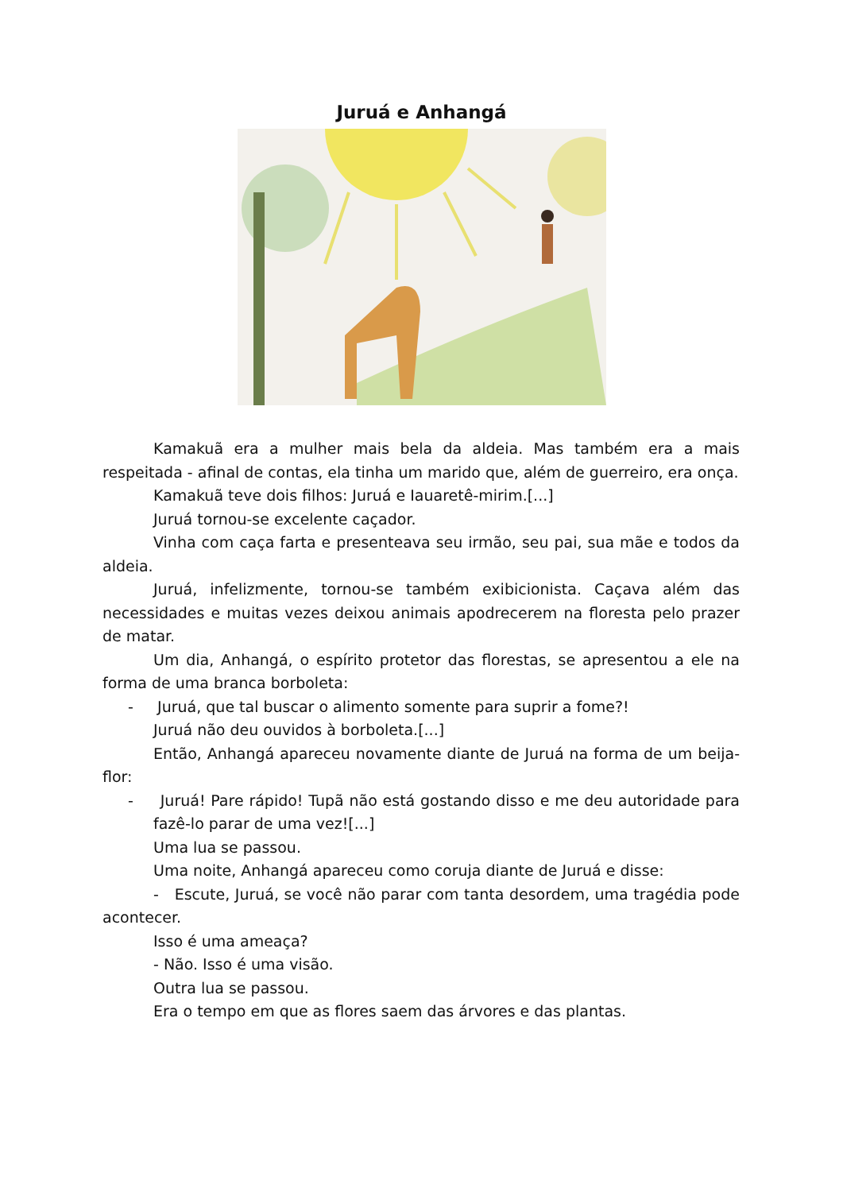Juruá e Anhangá
Kamakuã era a mulher mais bela da aldeia. Mas também era a mais respeitada - afinal de contas, ela tinha um marido que, além de guerreiro, era onça.
Kamakuã teve dois filhos: Juruá e Iauaretê-mirim.[...]
Juruá tornou-se excelente caçador.
Vinha com caça farta e presenteava seu irmão, seu pai, sua mãe e todos da aldeia.
Juruá, infelizmente, tornou-se também exibicionista. Caçava além das necessidades e muitas vezes deixou animais apodrecerem na floresta pelo prazer de matar.
Um dia, Anhangá, o espírito protetor das florestas, se apresentou a ele na forma de uma branca borboleta:
- Juruá, que tal buscar o alimento somente para suprir a fome?!
Juruá não deu ouvidos à borboleta.[...]
Então, Anhangá apareceu novamente diante de Juruá na forma de um beija-flor:
- Juruá! Pare rápido! Tupã não está gostando disso e me deu autoridade para fazê-lo parar de uma vez![...]
Uma lua se passou.
Uma noite, Anhangá apareceu como coruja diante de Juruá e disse:
- Escute, Juruá, se você não parar com tanta desordem, uma tragédia pode acontecer.
Isso é uma ameaça?
- Não. Isso é uma visão.
Outra lua se passou.
Era o tempo em que as flores saem das árvores e das plantas.